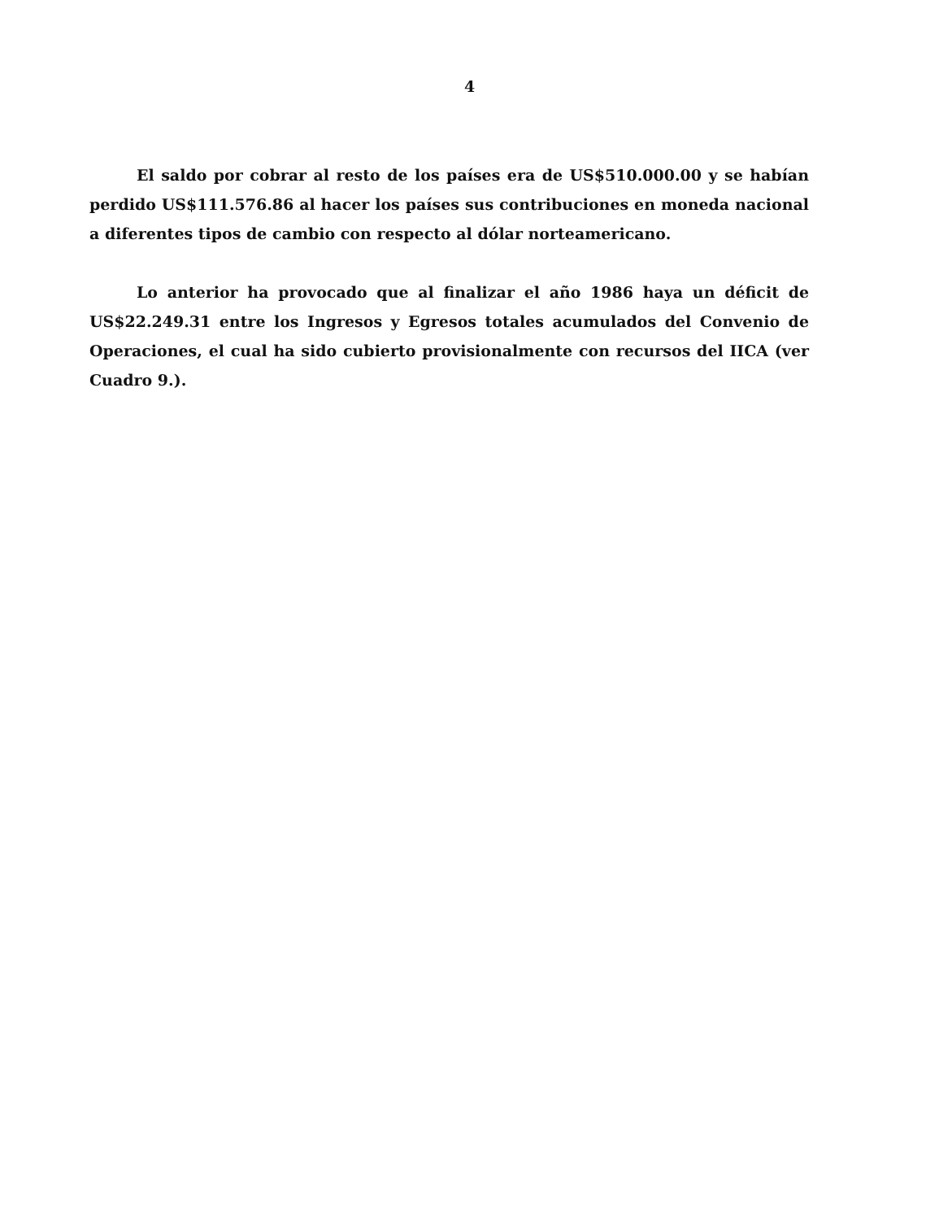4
El saldo por cobrar al resto de los países era de US$510.000.00 y se habían perdido US$111.576.86 al hacer los países sus contribuciones en moneda nacional a diferentes tipos de cambio con respecto al dólar norteamericano.
Lo anterior ha provocado que al finalizar el año 1986 haya un déficit de US$22.249.31 entre los Ingresos y Egresos totales acumulados del Convenio de Operaciones, el cual ha sido cubierto provisionalmente con recursos del IICA (ver Cuadro 9.).